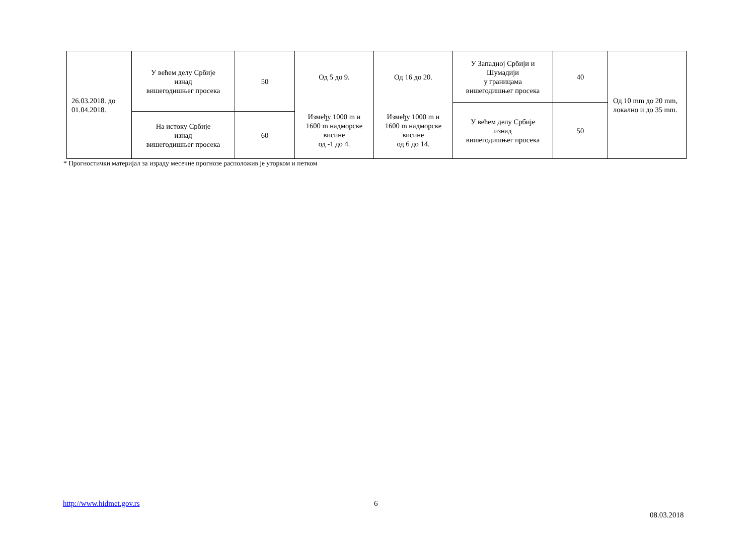| 26.03.2018. до 01.04.2018. | У већем делу Србије изнад вишегодишњег просека | 50 | Од 5 до 9. | Од 16 до 20. | У Западној Србији и Шумадији у границама вишегодишњег просека | 40 | Од 10 mm до 20 mm, локално и до 35 mm. |
| | | | Између 1000 m и 1600 m надморске висине од -1 до 4. | Између 1000 m и 1600 m надморске висине од 6 до 14. | У већем делу Србије изнад вишегодишњег просека | 50 | |
| | На истоку Србије изнад вишегодишњег просека | 60 | | | | | |
* Прогностички материјал за израду месечне прогнозе расположив је уторком и петком
http://www.hidmet.gov.rs 6
08.03.2018